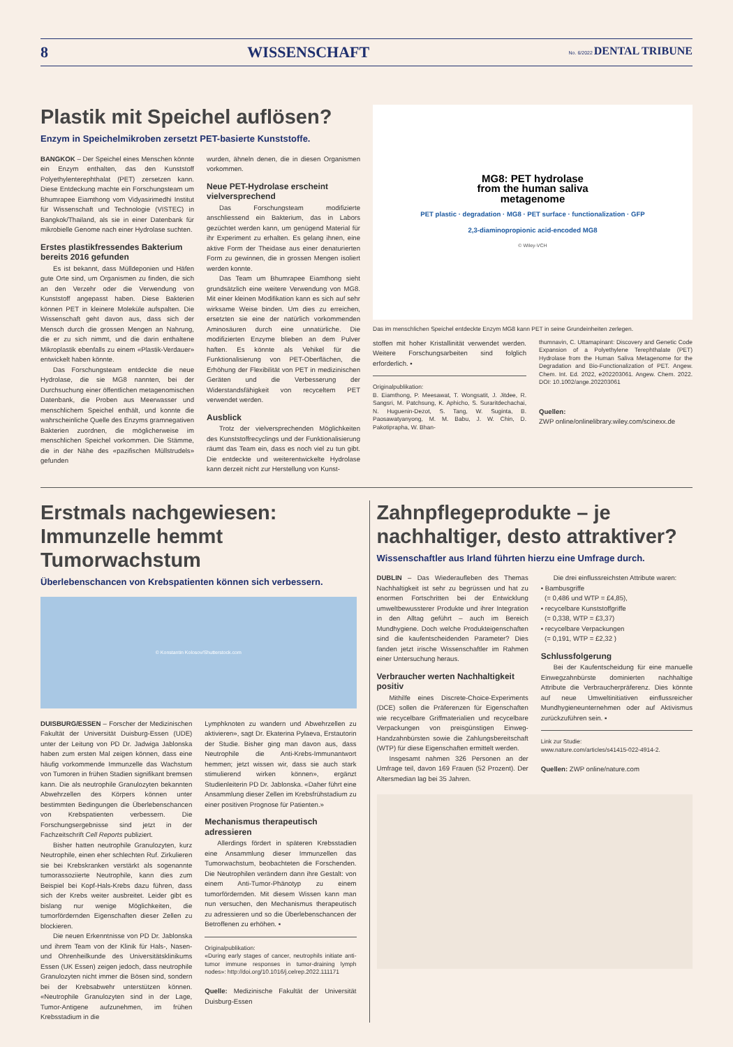8 WISSENSCHAFT No. 6/2022 DENTAL TRIBUNE
Plastik mit Speichel auflösen?
Enzym in Speichelmikroben zersetzt PET-basierte Kunststoffe.
BANGKOK – Der Speichel eines Menschen könnte ein Enzym enthalten, das den Kunststoff Polyethylenterephthalat (PET) zersetzen kann. Diese Entdeckung machte ein Forschungsteam um Bhumrapee Eiamthong vom Vidyasirimedhi Institut für Wissenschaft und Technologie (VISTEC) in Bangkok/Thailand, als sie in einer Datenbank für mikrobielle Genome nach einer Hydrolase suchten.
Erstes plastikfressendes Bakterium bereits 2016 gefunden
Es ist bekannt, dass Mülldeponien und Häfen gute Orte sind, um Organismen zu finden, die sich an den Verzehr oder die Verwendung von Kunststoff angepasst haben. Diese Bakterien können PET in kleinere Moleküle aufspalten. Die Wissenschaft geht davon aus, dass sich der Mensch durch die grossen Mengen an Nahrung, die er zu sich nimmt, und die darin enthaltene Mikroplastik ebenfalls zu einem «Plastik-Verdauer» entwickelt haben könnte.
Das Forschungsteam entdeckte die neue Hydrolase, die sie MG8 nannten, bei der Durchsuchung einer öffentlichen metagenomischen Datenbank, die Proben aus Meerwasser und menschlichem Speichel enthält, und konnte die wahrscheinliche Quelle des Enzyms gramnegativen Bakterien zuordnen, die möglicherweise im menschlichen Speichel vorkommen. Die Stämme, die in der Nähe des «pazifischen Müllstrudels» gefunden
wurden, ähneln denen, die in diesen Organismen vorkommen.
Neue PET-Hydrolase erscheint vielversprechend
Das Forschungsteam modifizierte anschliessend ein Bakterium, das in Labors gezüchtet werden kann, um genügend Material für ihr Experiment zu erhalten. Es gelang ihnen, eine aktive Form der Theidase aus einer denaturierten Form zu gewinnen, die in grossen Mengen isoliert werden konnte.
Das Team um Bhumrapee Eiamthong sieht grundsätzlich eine weitere Verwendung von MG8. Mit einer kleinen Modifikation kann es sich auf sehr wirksame Weise binden. Um dies zu erreichen, ersetzten sie eine der natürlich vorkommenden Aminosäuren durch eine unnatürliche. Die modifizierten Enzyme blieben an dem Pulver haften. Es könnte als Vehikel für die Funktionalisierung von PET-Oberflächen, die Erhöhung der Flexibilität von PET in medizinischen Geräten und die Verbesserung der Widerstandsfähigkeit von recyceltem PET verwendet werden.
Ausblick
Trotz der vielversprechenden Möglichkeiten des Kunststoffrecyclings und der Funktionalisierung räumt das Team ein, dass es noch viel zu tun gibt. Die entdeckte und weiterentwickelte Hydrolase kann derzeit nicht zur Herstellung von Kunst-
MG8: PET hydrolase
from the human saliva
metagenome
PET plastic · degradation · MG8 · PET surface · functionalization · GFP
2,3-diaminopropionic acid-encoded MG8
© Wiley-VCH
Das im menschlichen Speichel entdeckte Enzym MG8 kann PET in seine Grundeinheiten zerlegen.
stoffen mit hoher Kristallinität verwendet werden. Weitere Forschungsarbeiten sind folglich erforderlich. ▪
Originalpublikation:
B. Eiamthong, P. Meesawat, T. Wongsatit, J. Jitdee, R. Sangsri, M. Patchsung, K. Aphicho, S. Suraritdechachai, N. Huguenin-Dezot, S. Tang, W. Suginta, B. Paosawatyanyong, M. M. Babu, J. W. Chin, D. Pakotiprapha, W. Bhan-
thumnavin, C. Uttamapinant: Discovery and Genetic Code Expansion of a Polyethylene Terephthalate (PET) Hydrolase from the Human Saliva Metagenome for the Degradation and Bio-Functionalization of PET. Angew. Chem. Int. Ed. 2022, e202203061. Angew. Chem. 2022. DOI: 10.1002/ange.202203061
Quellen:
ZWP online/onlinelibrary.wiley.com/scinexx.de
Erstmals nachgewiesen: Immunzelle hemmt Tumorwachstum
Überlebenschancen von Krebspatienten können sich verbessern.
© Konstantin Kolosov/Shutterstock.com
DUISBURG/ESSEN – Forscher der Medizinischen Fakultät der Universität Duisburg-Essen (UDE) unter der Leitung von PD Dr. Jadwiga Jablonska haben zum ersten Mal zeigen können, dass eine häufig vorkommende Immunzelle das Wachstum von Tumoren in frühen Stadien signifikant bremsen kann. Die als neutrophile Granulozyten bekannten Abwehrzellen des Körpers können unter bestimmten Bedingungen die Überlebenschancen von Krebspatienten verbessern. Die Forschungsergebnisse sind jetzt in der Fachzeitschrift Cell Reports publiziert.
Bisher hatten neutrophile Granulozyten, kurz Neutrophile, einen eher schlechten Ruf. Zirkulieren sie bei Krebskranken verstärkt als sogenannte tumorassoziierte Neutrophile, kann dies zum Beispiel bei Kopf-Hals-Krebs dazu führen, dass sich der Krebs weiter ausbreitet. Leider gibt es bislang nur wenige Möglichkeiten, die tumorfördernden Eigenschaften dieser Zellen zu blockieren.
Die neuen Erkenntnisse von PD Dr. Jablonska und ihrem Team von der Klinik für Hals-, Nasen- und Ohrenheilkunde des Universitätsklinikums Essen (UK Essen) zeigen jedoch, dass neutrophile Granulozyten nicht immer die Bösen sind, sondern bei der Krebsabwehr unterstützen können. «Neutrophile Granulozyten sind in der Lage, Tumor-Antigene aufzunehmen, im frühen Krebsstadium in die
Lymphknoten zu wandern und Abwehrzellen zu aktivieren», sagt Dr. Ekaterina Pylaeva, Erstautorin der Studie. Bisher ging man davon aus, dass Neutrophile die Anti-Krebs-Immunantwort hemmen; jetzt wissen wir, dass sie auch stark stimulierend wirken können», ergänzt Studienleiterin PD Dr. Jablonska. «Daher führt eine Ansammlung dieser Zellen im Krebsfrühstadium zu einer positiven Prognose für Patienten.»
Mechanismus therapeutisch adressieren
Allerdings fördert in späteren Krebsstadien eine Ansammlung dieser Immunzellen das Tumorwachstum, beobachteten die Forschenden. Die Neutrophilen verändern dann ihre Gestalt: von einem Anti-Tumor-Phänotyp zu einem tumorfördernden. Mit diesem Wissen kann man nun versuchen, den Mechanismus therapeutisch zu adressieren und so die Überlebenschancen der Betroffenen zu erhöhen. ▪
Originalpublikation:
«During early stages of cancer, neutrophils initiate anti-tumor immune responses in tumor-draining lymph nodes»: http://doi.org/10.1016/j.celrep.2022.111171
Quelle: Medizinische Fakultät der Universität Duisburg-Essen
Zahnpflegeprodukte – je nachhaltiger, desto attraktiver?
Wissenschaftler aus Irland führten hierzu eine Umfrage durch.
DUBLIN – Das Wiederaufleben des Themas Nachhaltigkeit ist sehr zu begrüssen und hat zu enormen Fortschritten bei der Entwicklung umweltbewussterer Produkte und ihrer Integration in den Alltag geführt – auch im Bereich Mundhygiene. Doch welche Produkteigenschaften sind die kaufentscheidenden Parameter? Dies fanden jetzt irische Wissenschaftler im Rahmen einer Untersuchung heraus.
Verbraucher werten Nachhaltigkeit positiv
Mithilfe eines Discrete-Choice-Experiments (DCE) sollen die Präferenzen für Eigenschaften wie recycelbare Griffmaterialien und recycelbare Verpackungen von preisgünstigen Einweg-Handzahnbürsten sowie die Zahlungsbereitschaft (WTP) für diese Eigenschaften ermittelt werden.
Insgesamt nahmen 326 Personen an der Umfrage teil, davon 169 Frauen (52 Prozent). Der Altersmedian lag bei 35 Jahren.
Die drei einflussreichsten Attribute waren:
• Bambusgriffe
(= 0,486 und WTP = £4,85),
• recycelbare Kunststoffgriffe
(= 0,338, WTP = £3,37)
• recycelbare Verpackungen
(= 0,191, WTP = £2,32 )
Schlussfolgerung
Bei der Kaufentscheidung für eine manuelle Einwegzahnbürste dominierten nachhaltige Attribute die Verbraucherpräferenz. Dies könnte auf neue Umweltinitiativen einflussreicher Mundhygieneunternehmen oder auf Aktivismus zurückzuführen sein. ▪
Link zur Studie:
www.nature.com/articles/s41415-022-4914-2.
Quellen: ZWP online/nature.com